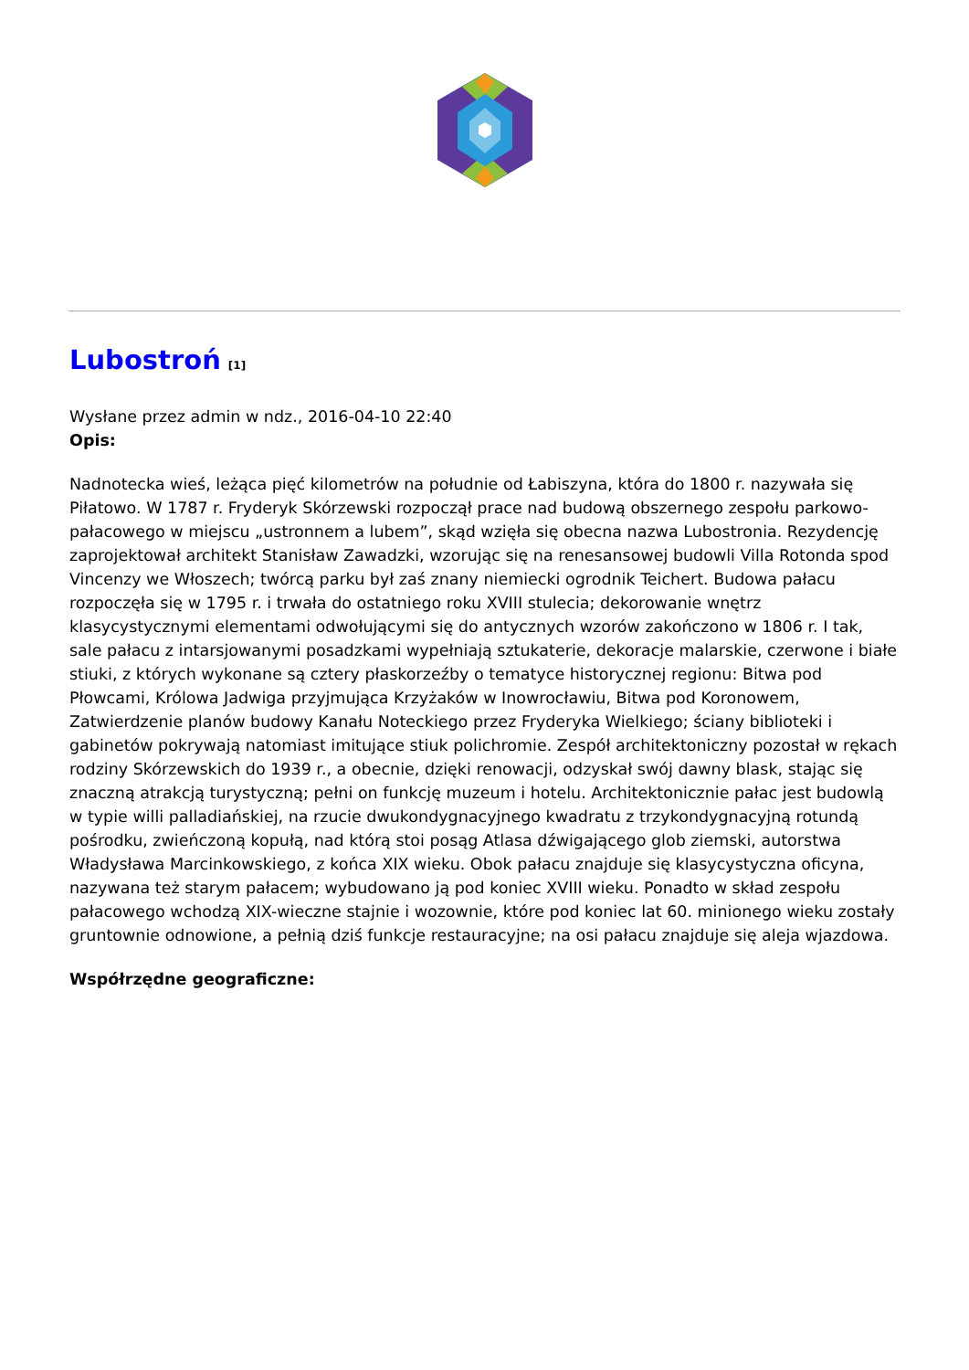Lubostroń<sup>[1]</sup>
Wysłane przez admin w ndz., 2016-04-10 22:40
Opis:
Nadnotecka wieś, leżąca pięć kilometrów na południe od Łabiszyna, która do 1800 r. nazywała się Piłatowo. W 1787 r. Fryderyk Skórzewski rozpoczął prace nad budową obszernego zespołu parkowo-pałacowego w miejscu „ustronnem a lubem”, skąd wzięła się obecna nazwa Lubostronia. Rezydencję zaprojektował architekt Stanisław Zawadzki, wzorując się na renesansowej budowli Villa Rotonda spod Vincenzy we Włoszech; twórcą parku był zaś znany niemiecki ogrodnik Teichert. Budowa pałacu rozpoczęła się w 1795 r. i trwała do ostatniego roku XVIII stulecia; dekorowanie wnętrz klasycystycznymi elementami odwołującymi się do antycznych wzorów zakończono w 1806 r. I tak, sale pałacu z intarsjowanymi posadzkami wypełniają sztukaterie, dekoracje malarskie, czerwone i białe stiuki, z których wykonane są cztery płaskorzeźby o tematyce historycznej regionu: Bitwa pod Płowcami, Królowa Jadwiga przyjmująca Krzyżaków w Inowrocławiu, Bitwa pod Koronowem, Zatwierdzenie planów budowy Kanału Noteckiego przez Fryderyka Wielkiego; ściany biblioteki i gabinetów pokrywają natomiast imitujące stiuk polichromie. Zespół architektoniczny pozostał w rękach rodziny Skórzewskich do 1939 r., a obecnie, dzięki renowacji, odzyskał swój dawny blask, stając się znaczną atrakcją turystyczną; pełni on funkcję muzeum i hotelu. Architektonicznie pałac jest budowlą w typie willi palladiańskiej, na rzucie dwukondygnacyjnego kwadratu z trzykondygnacyjną rotundą pośrodku, zwieńczoną kopułą, nad którą stoi posąg Atlasa dźwigającego glob ziemski, autorstwa Władysława Marcinkowskiego, z końca XIX wieku. Obok pałacu znajduje się klasycystyczna oficyna, nazywana też starym pałacem; wybudowano ją pod koniec XVIII wieku. Ponadto w skład zespołu pałacowego wchodzą XIX-wieczne stajnie i wozownie, które pod koniec lat 60. minionego wieku zostały gruntownie odnowione, a pełnią dziś funkcje restauracyjne; na osi pałacu znajduje się aleja wjazdowa.
Współrzędne geograficzne: